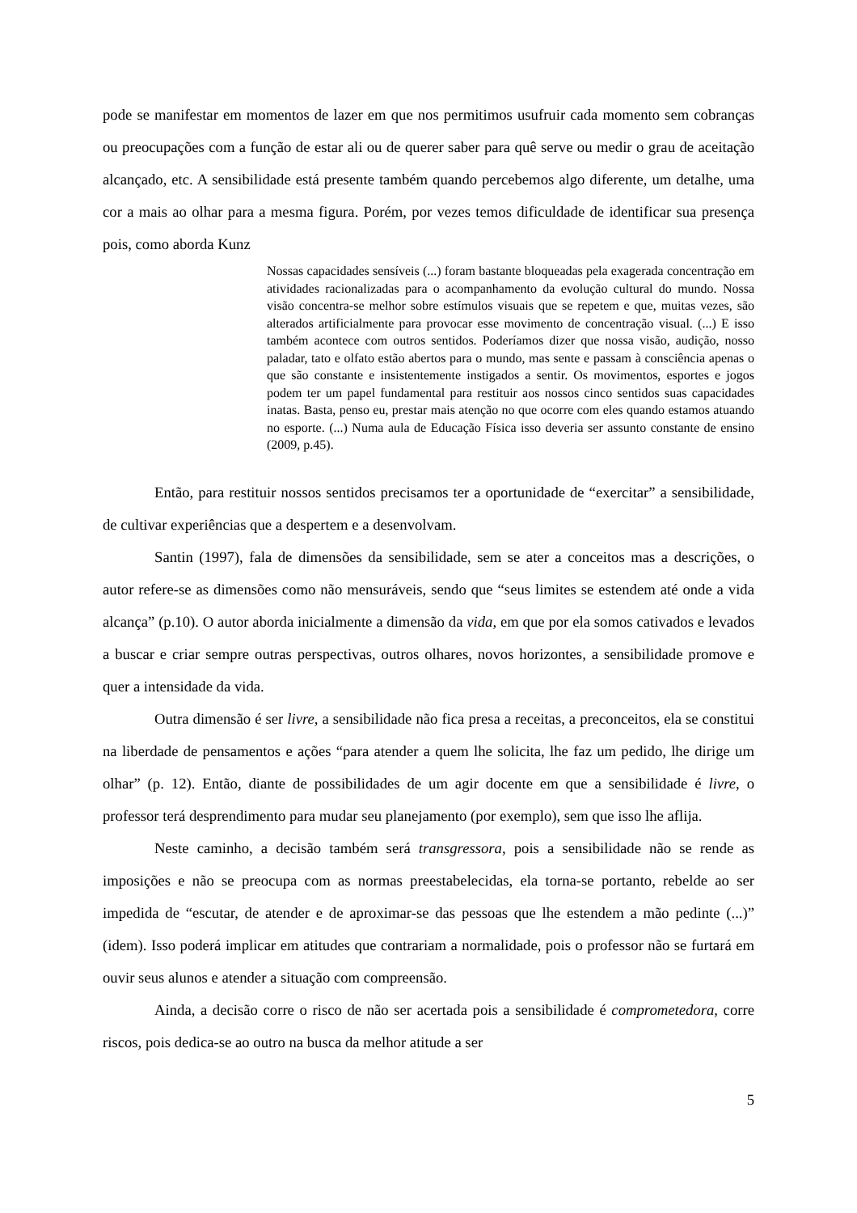pode se manifestar em momentos de lazer em que nos permitimos usufruir cada momento sem cobranças ou preocupações com a função de estar ali ou de querer saber para quê serve ou medir o grau de aceitação alcançado, etc. A sensibilidade está presente também quando percebemos algo diferente, um detalhe, uma cor a mais ao olhar para a mesma figura. Porém, por vezes temos dificuldade de identificar sua presença pois, como aborda Kunz
Nossas capacidades sensíveis (...) foram bastante bloqueadas pela exagerada concentração em atividades racionalizadas para o acompanhamento da evolução cultural do mundo. Nossa visão concentra-se melhor sobre estímulos visuais que se repetem e que, muitas vezes, são alterados artificialmente para provocar esse movimento de concentração visual. (...) E isso também acontece com outros sentidos. Poderíamos dizer que nossa visão, audição, nosso paladar, tato e olfato estão abertos para o mundo, mas sente e passam à consciência apenas o que são constante e insistentemente instigados a sentir. Os movimentos, esportes e jogos podem ter um papel fundamental para restituir aos nossos cinco sentidos suas capacidades inatas. Basta, penso eu, prestar mais atenção no que ocorre com eles quando estamos atuando no esporte. (...) Numa aula de Educação Física isso deveria ser assunto constante de ensino (2009, p.45).
Então, para restituir nossos sentidos precisamos ter a oportunidade de “exercitar” a sensibilidade, de cultivar experiências que a despertem e a desenvolvam.
Santin (1997), fala de dimensões da sensibilidade, sem se ater a conceitos mas a descrições, o autor refere-se as dimensões como não mensuráveis, sendo que “seus limites se estendem até onde a vida alcança” (p.10). O autor aborda inicialmente a dimensão da vida, em que por ela somos cativados e levados a buscar e criar sempre outras perspectivas, outros olhares, novos horizontes, a sensibilidade promove e quer a intensidade da vida.
Outra dimensão é ser livre, a sensibilidade não fica presa a receitas, a preconceitos, ela se constitui na liberdade de pensamentos e ações “para atender a quem lhe solicita, lhe faz um pedido, lhe dirige um olhar” (p. 12). Então, diante de possibilidades de um agir docente em que a sensibilidade é livre, o professor terá desprendimento para mudar seu planejamento (por exemplo), sem que isso lhe aflija.
Neste caminho, a decisão também será transgressora, pois a sensibilidade não se rende as imposições e não se preocupa com as normas preestabelecidas, ela torna-se portanto, rebelde ao ser impedida de “escutar, de atender e de aproximar-se das pessoas que lhe estendem a mão pedinte (...)” (idem). Isso poderá implicar em atitudes que contrariam a normalidade, pois o professor não se furtará em ouvir seus alunos e atender a situação com compreensão.
Ainda, a decisão corre o risco de não ser acertada pois a sensibilidade é comprometedora, corre riscos, pois dedica-se ao outro na busca da melhor atitude a ser
5